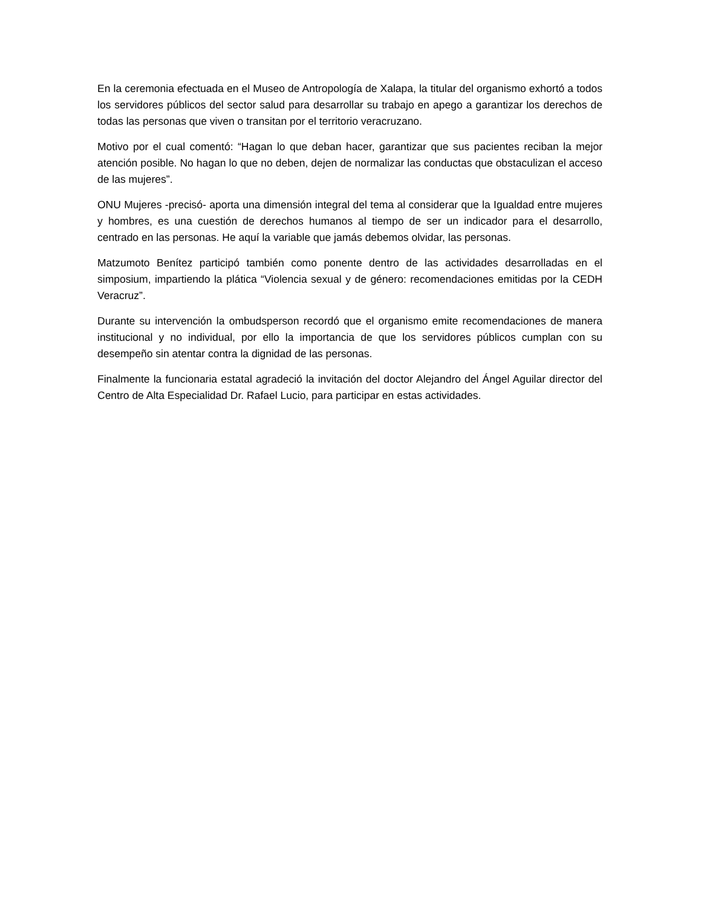En la ceremonia efectuada en el Museo de Antropología de Xalapa, la titular del organismo exhortó a todos los servidores públicos del sector salud para desarrollar su trabajo en apego a garantizar los derechos de todas las personas que viven o transitan por el territorio veracruzano.
Motivo por el cual comentó: “Hagan lo que deban hacer, garantizar que sus pacientes reciban la mejor atención posible. No hagan lo que no deben, dejen de normalizar las conductas que obstaculizan el acceso de las mujeres”.
ONU Mujeres -precisó- aporta una dimensión integral del tema al considerar que la Igualdad entre mujeres y hombres, es una cuestión de derechos humanos al tiempo de ser un indicador para el desarrollo, centrado en las personas. He aquí la variable que jamás debemos olvidar, las personas.
Matzumoto Benítez participó también como ponente dentro de las actividades desarrolladas en el simposium, impartiendo la plática “Violencia sexual y de género: recomendaciones emitidas por la CEDH Veracruz”.
Durante su intervención la ombudsperson recordó que el organismo emite recomendaciones de manera institucional y no individual, por ello la importancia de que los servidores públicos cumplan con su desempeño sin atentar contra la dignidad de las personas.
Finalmente la funcionaria estatal agradeció la invitación del doctor Alejandro del Ángel Aguilar director del Centro de Alta Especialidad Dr. Rafael Lucio, para participar en estas actividades.